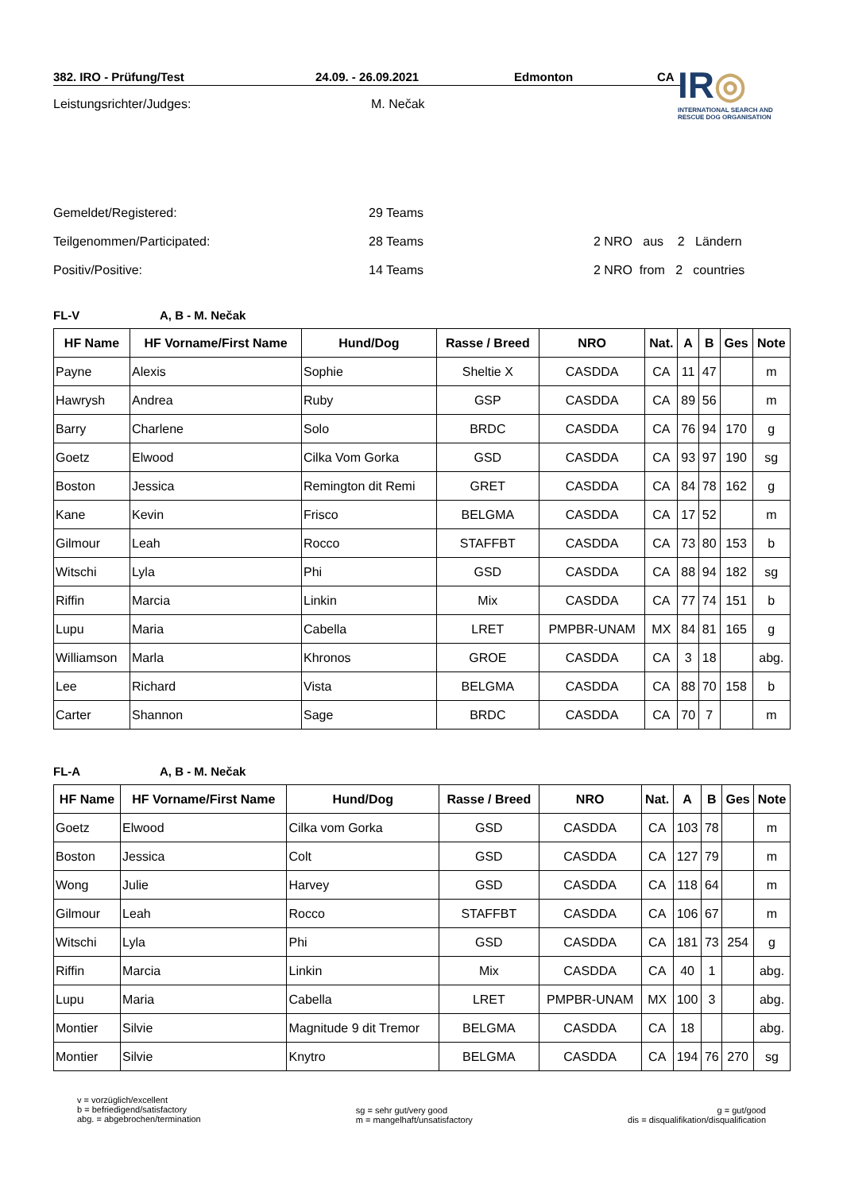IR◎
INTERNATIONAL SEARCH AND RESCUE DOG ORGANISATION
382. IRO - Prüfung/Test 24.09. - 26.09.2021 Edmonton CA
Leistungsrichter/Judges: M. Nečak
Gemeldet/Registered: 29 Teams
Teilgenommen/Participated: 28 Teams 2 NRO aus 2 Ländern
Positiv/Positive: 14 Teams 2 NRO from 2 countries
FL-V A, B - M. Nečak
| HF Name | HF Vorname/First Name | Hund/Dog | Rasse / Breed | NRO | Nat. | A | B | Ges | Note |
| --- | --- | --- | --- | --- | --- | --- | --- | --- | --- |
| Payne | Alexis | Sophie | Sheltie X | CASDDA | CA | 11 | 47 | | m |
| Hawrysh | Andrea | Ruby | GSP | CASDDA | CA | 89 | 56 | | m |
| Barry | Charlene | Solo | BRDC | CASDDA | CA | 76 | 94 | 170 | g |
| Goetz | Elwood | Cilka Vom Gorka | GSD | CASDDA | CA | 93 | 97 | 190 | sg |
| Boston | Jessica | Remington dit Remi | GRET | CASDDA | CA | 84 | 78 | 162 | g |
| Kane | Kevin | Frisco | BELGMA | CASDDA | CA | 17 | 52 | | m |
| Gilmour | Leah | Rocco | STAFFBT | CASDDA | CA | 73 | 80 | 153 | b |
| Witschi | Lyla | Phi | GSD | CASDDA | CA | 88 | 94 | 182 | sg |
| Riffin | Marcia | Linkin | Mix | CASDDA | CA | 77 | 74 | 151 | b |
| Lupu | Maria | Cabella | LRET | PMPBR-UNAM | MX | 84 | 81 | 165 | g |
| Williamson | Marla | Khronos | GROE | CASDDA | CA | 3 | 18 | | abg. |
| Lee | Richard | Vista | BELGMA | CASDDA | CA | 88 | 70 | 158 | b |
| Carter | Shannon | Sage | BRDC | CASDDA | CA | 70 | 7 | | m |
FL-A A, B - M. Nečak
| HF Name | HF Vorname/First Name | Hund/Dog | Rasse / Breed | NRO | Nat. | A | B | Ges | Note |
| --- | --- | --- | --- | --- | --- | --- | --- | --- | --- |
| Goetz | Elwood | Cilka vom Gorka | GSD | CASDDA | CA | 103 | 78 | | m |
| Boston | Jessica | Colt | GSD | CASDDA | CA | 127 | 79 | | m |
| Wong | Julie | Harvey | GSD | CASDDA | CA | 118 | 64 | | m |
| Gilmour | Leah | Rocco | STAFFBT | CASDDA | CA | 106 | 67 | | m |
| Witschi | Lyla | Phi | GSD | CASDDA | CA | 181 | 73 | 254 | g |
| Riffin | Marcia | Linkin | Mix | CASDDA | CA | 40 | 1 | | abg. |
| Lupu | Maria | Cabella | LRET | PMPBR-UNAM | MX | 100 | 3 | | abg. |
| Montier | Silvie | Magnitude 9 dit Tremor | BELGMA | CASDDA | CA | 18 | | | abg. |
| Montier | Silvie | Knytro | BELGMA | CASDDA | CA | 194 | 76 | 270 | sg |
v = vorzüglich/excellent
b = befriedigend/satisfactory
abg. = abgebrochen/termination
sg = sehr gut/very good
m = mangelhaft/unsatisfactory
g = gut/good
dis = disqualifikation/disqualification